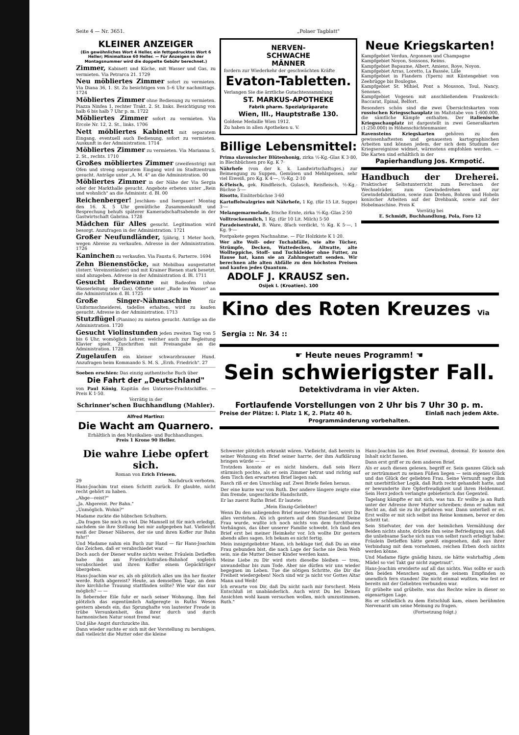Seite 4 — Nr. 3651. „Polaer Tagblatt"
KLEINER ANZEIGER
(Ein gewöhnliches Wort 4 Heller, ein fettgedrucktes Wort 6 Heller; Minimaltaxe 60 Heller. — Für Anzeigen in der Montagsnummer wird die doppelte Gebühr berechnet.)
Zimmer, Kabinett und Küche, mit Wasser und Gas, zu vermieten. Via Petrarca 21. 1729
Neu möbliertes Zimmer sofort zu vermieten. Via Diana 36, 1. St. Zu besichtigen von 5–6 Uhr nachmittags. 1724
Möbliertes Zimmer ohne Bedienung zu vermieten. Piazza Ninfea 1, rechter Trakt. 2. St. links. Besichtigung von halb 6 bis halb 7 Uhr p. m. 1722
Möbliertes Zimmer sofort zu vermieten. Via Ercole Nr. 12, 2. St., links. 1706
Nett möbliertes Kabinett mit separatem Eingang, eventuell auch Bedienung, sofort zu vermieten. Auskunft in der Administration. 1714
Möbliertes Zimmer zu vermieten. Via Marianna 5, 2. St., rechts. 1710
Großes möbliertes Zimmer (zweifenstrig) mit Ofen und streng separatem Eingang wird im Stadtzentrum gesucht. Anträge unter „A. M. 4" an die Administration. 00
Möbliertes Zimmer in der Nähe der Via Sergia oder der Markthalle gesucht. Angebote erbeten unter „Rein und wohnlich" an die Administr. d. Bl. 00
Reichenberger! Jeschken- und Isergauer! Montag den 16. X. 5 Uhr gemütliche Zusammenkunft und Besprechung behufs späterer Kameradschaftsabende in der Gastwirtschaft Gabrina. 1728
Mädchen für Alles gesucht. Legitimation wird besorgt. Anzufragen in der Administration. 1721
Großer Neufundländer, 5jährig, 1 Meter hoch, wegen Abreise zu verkaufen. Adresse in der Administration. 1726
Kaninchen zu verkaufen. Via Fausta 6, Parterre. 1694
Zehn Bienenstöcke, mit Mobilbau ausgestattet (österr. Vereinsständer) und mit Krainer Bienen stark besetzt, sind abzugeben. Adresse in der Administration d. Bl. 1711
Gesucht Badewanne mit Badeofen (ohne Wasserleitung oder Gas). Offerte unter „Bade im Wasser" an die Administration d. Bl. 1725
Große Singer-Nähmaschine für Uniformschneiderei, tadellos erhalten, wird zu kaufen gesucht. Adresse in der Administration. 1713
Stutzflügel (Pianino) zu mieten gesucht. Anträge an die Administration. 1720
Gesucht Violinstunden jeden zweiten Tag von 5 bis 6 Uhr, womöglich Lehrer, welcher auch zur Begleitung Klavier spielt. Zuschriften mit Preisangabe an die Administration. 1728
Zugelaufen ein kleiner schwarzbrauner Hund. Anzufragen beim Kommando S. M. S. „Erzh. Friedrich". 27
Soeben erschien: Das einzig authentische Buch über
Die Fahrt der „Deutschland"
von Paul König, Kapitän des Untersee-Frachtschiffes. — Preis K 1·50.
Vorrätig in der
Schrinner'schen Buchhandlung (Mahler).
Alfred Martinz:
Die Wacht am Quarnero.
Erhältlich in den Musikalien- und Buchhandlungen.
Preis 1 Krone 90 Heller.
NERVEN-
SCHWACHE
MÄNNER
fordern zur Wiederkehr der geschwächten Kräfte
Evaton-Tabletten.
Verlangen Sie die ärztliche Gutachtensammlung
ST. MARKUS-APOTHEKE
Fabrik pharm. Spezialpräparate
Wien, III., Hauptstraße 130.
Goldene Medaille Wien 1912.
Zu haben in allen Apotheken u. V.
Billige Lebensmittel:
Prima slavonischer Blütenhonig, zirka ½-Kg.-Glas K 3·80, in Blechbüchsen pro Kg. K 7·
Nährhefe (von der k. k. Landwirtschaftsges.) zur Beimengung zu Suppen, Gemüsen und Mehlspeisen, sehr viel Eiweiß, pro Kg. K 4·—, ½-Kg. 2·10
K-Fleisch, gek. Rindfleisch, Gulasch, Reisfleisch, ½-Kg.-Büchse 5·—
Risotto, Einliterbüchse 3·60
Kartoffelwalzgries mit Nährhefe, 1 Kg. (für 15 Lit. Suppe) 3·—
Melangemarmelade, frische Ernte, zirka ½-Kg.-Glas 2·50
Volltrockenmilch, 1 Kg. (für 10 Lit. Milch) 5·50
Paradeisextrakt, B. Ware, 8fach verdickt, ½ Kg. K 5·—, 1 Kg. 9·—
Postpakete gegen Nachnahme. — Für Holzkiste K 1·20.
Wer alte Woll- oder Tuchabfälle, wie alte Tücher, Strümpfe, Decken, Wattedecken, Altwatte, alte Wollteppiche, Stoff- und Tuchkleider ohne Futter, zu Hause hat, kann sie an Zahlungsstatt senden. Wir berechnen alle alten Abfälle zu den höchsten Preisen und kaufen jedes Quantum.
ADOLF J. KRAUSZ sen.
Osijek I. (Kroatien). 100
Neue Kriegskarten!
Kampfgebiet Verdun, Argonnen und Champagne
Kampfgebiet Noyon, Soissons, Reims.
Kampfgebiet Bapaume, Albert, Amiens, Roye, Noyon.
Kampfgebiet Arras, Loretto, La Bassée, Lille
Kampfgebiet in Flandern (Ypern) mit Küstengebiet von Zeebrügge bis Boulogne.
Kampfgebiet St. Mihiel, Pont a Mousson, Toul, Nancy, Senones.
Kampfgebiet Vogesen mit anschließendem Frankreich: Baccarat, Epinal, Belfort.
Besonders schön sind die zwei Übersichtskarten vom russischen Kriegsschauplatz im Maßstabe von 1:600.000, die sämtliche Kämpfe enthalten. Der italienische Kriegsschauplatz ist dargestellt in zwei Generalkarten (1:250.000) in Höhenschichtenmanier.
Ravensteins Kriegskarten gehören zu den gewissenhaftesten und genauesten kartographischen Arbeiten und können jedem, der sich dem Studium der Kriegsereignisse widmet, wärmstens empfohlen werden. — Die Karten sind erhältlich in der
Papierhandlung Jos. Krmpotić.
Handbuch der Dreherei. Praktischer Selbstunterricht zum Berechnen der Wechselräder, zum Gewindedrehen und zur Gewindefabrikation, sowie zum Drehen, Bohren und Hobeln konischer Arbeiten auf der Drehbank, sowie auf der Hobelmaschine. Preis K
Vorrätig bei
E. Schmidt, Buchhandlung, Pola, Foro 12
Kino des Roten Kreuzes Via Sergia :: Nr. 34 ::
☛ Heute neues Programm! ☚
Sein schwierigster Fall.
Detektivdrama in vier Akten.
Fortlaufende Vorstellungen von 2 Uhr bis 7 Uhr 30 p. m.
Preise der Plätze: I. Platz 1 K, 2. Platz 40 h. Einlaß nach jedem Akte.
Programmänderung vorbehalten.
Die wahre Liebe opfert sich.
Roman von Erich Friesen.
29 Nachdruck verboten.
Hans-Joachim trat einen Schritt zurück. Er glaubte, nicht recht gehört zu haben.
„Abge—reist?"
„Ja. Abgereist. Per Bahn."
„Unmöglich. Wohin?"
Madame zuckte die hübschen Schultern.
„Da fragen Sie mich zu viel. Die Mamsell ist für mich erledigt, nachdem sie ihre Stellung bei mir aufgegeben hat. Vielleicht weiß der Diener Näheres, der sie und ihren Koffer zur Bahn fuhr!"
Und Madame nahm ein Buch zur Hand — für Hans-Joachim das Zeichen, daß er verabschiedet war.
Doch auch der Diener wußte nichts weiter. Fräulein Detleffen habe ihn am Friedrichstraßen-Bahnhof sogleich verabschiedet und ihren Koffer einem Gepäckträger übergeben.
Hans-Joachim war es, als ob plötzlich alles um ihn her finster werde. Ruth abgereist? Heute, an demselben Tage, an dem ihre kirchliche Trauung stattfinden sollte? Wie war das nur möglich? — —
In fiebernder Eile fuhr er nach seiner Wohnung. Ihm fiel plötzlich das eigentümlich Aufgeregte in Ruths Wesen gestern abends ein, das Sprunghafte von lautester Freude in trübe Versunkenheit, das ihrer durch und durch harmonischen Natur sonst fremd war.
Und jähe Angst durchzuckte ihn.
Dann wieder suchte er sich mit der Vorstellung zu beruhigen, daß vielleicht die Mutter oder die kleine
Schwester plötzlich erkrankt wären. Vielleicht, daß bereits in seiner Wohnung ein Brief seiner harrte, der ihm Aufklärung bringen würde — —
Trotzdem konnte er es nicht hindern, daß sein Herz stürmisch pochte, als er sein Zimmer betrat und richtig auf dem Tisch den erwarteten Brief liegen sah.
Rasch riß er den Umschlag auf. Zwei Briefe fielen heraus.
Der eine kurze war von Ruth. Der andere längere zeigte eine ihm fremde, ungeschickte Handschrift.
Er las zuerst Ruths Brief. Er lautete:
„Mein Einzig-Geliebter!
Wenn Du den anliegenden Brief meiner Mutter liest, wirst Du alles verstehen. Als ich gestern auf dem Standesamt Deine Frau wurde, wußte ich noch nichts von dem furchtbaren Verhängnis, das über unserer Familie schwebt. Ich fand den Brief erst bei meiner Heimkehr vor. Ich wollte Dir gestern abends alles sagen. Ich bekam es nicht fertig.
Mein innigstgeliebter Mann, ich beklage tief, daß Du an eine Frau gebunden bist, die nach Lage der Sache nie Dein Weib sein, nie die Mutter Deiner Kinder werden kann.
Meine Liebe zu Dir wird stets dieselbe bleiben — treu, unwandelbar bis zum Tode. Aber nie dürfen wir uns wieder begegnen im Leben. Tue die nötigen Schritte, die Dir die Freiheit wiedergeben! Noch sind wir ja nicht vor Gottes Altar Mann und Weib!
Ich erwarte von Dir, daß Du nicht nach mir forschest. Mein Entschluß ist unabänderlich. Auch wirst Du bei Deinen Ansichten wohl kaum versuchen wollen, mich umzustimmen. Ruth."
Hans-Joachim las den Brief zweimal, dreimal. Er konnte den Inhalt nicht fassen.
Dann erst griff er zu dem anderen Brief.
Als er auch diesen gelesen, begriff er. Sein ganzes Glück sah er zertrümmert zu seinen Füßen liegen — sein eigenes Glück und das Glück der geliebten Frau. Seine Vernunft sagte ihm mit unerbittlicher Logik, daß Ruth recht gehandelt hatte, und er bewunderte ihre Opferfreudigkeit und ihren Heldenmut. Sein Herz jedoch verlangte gebieterisch das Gegenteil.
Tagelang kämpfte er mit sich, was tun. Er wollte ja an Ruth unter der Adresse ihrer Mutter schreiben; denn er nahm mit Recht an, daß sie zu ihr gefahren war. Dann unterließ er es. Erst wollte er mit sich selbst ins Reine kommen, bevor er den Schritt tat.
Sein Stiefvater, der von der heimlichen Vermählung der Beiden nichts ahnte, drückte ihm seine Befriedigung aus, daß die unliebsame Sache sich nun von selbst rasch erledigt habe; Fräulein Detleffen hätte gewiß eingesehen, daß aus ihrer Verbindung mit dem vornehmen, reichen Erben doch nichts werden könne.
Und Madame fügte gnädig hinzu, sie hätte wahrhaftig „dem Mädel so viel Takt gar nicht zugetraut".
Hans-Joachim erwiderte auf all das nichts. Was sollte er auch den beiden Menschen sagen, die seinem Empfinden so unendlich fern standen! Die nicht einmal wußten, wie fest er bereits mit der Geliebten verbunden war.
Er grübelte und grübelte, was das Rechte wäre in dieser so eigenartigen Lage.
Bis er schließlich zu dem Entschluß kam, einen berühmten Nervenarzt um seine Meinung zu fragen.
(Fortsetzung folgt.)